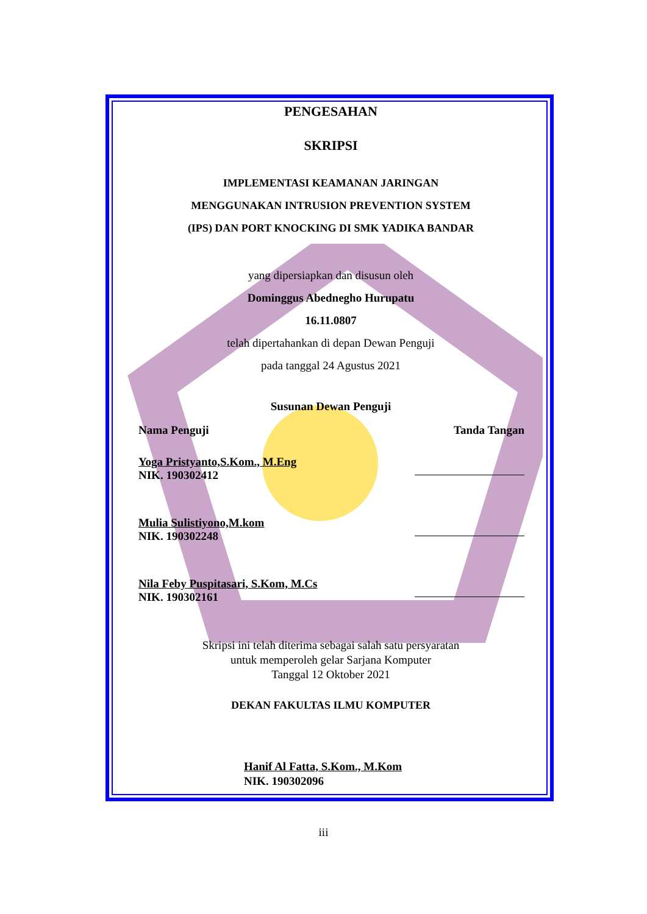PENGESAHAN
SKRIPSI
IMPLEMENTASI KEAMANAN JARINGAN
MENGGUNAKAN INTRUSION PREVENTION SYSTEM
(IPS) DAN PORT KNOCKING DI SMK YADIKA BANDAR
yang dipersiapkan dan disusun oleh
Dominggus Abednegho Hurupatu
16.11.0807
telah dipertahankan di depan Dewan Penguji
pada tanggal 24 Agustus 2021
Susunan Dewan Penguji
Nama Penguji Tanda Tangan
Yoga Pristyanto,S.Kom., M.Eng
NIK. 190302412
Mulia Sulistiyono,M.kom
NIK. 190302248
Nila Feby Puspitasari, S.Kom, M.Cs
NIK. 190302161
Skripsi ini telah diterima sebagai salah satu persyaratan
untuk memperoleh gelar Sarjana Komputer
Tanggal 12 Oktober 2021
DEKAN FAKULTAS ILMU KOMPUTER
Hanif Al Fatta, S.Kom., M.Kom
NIK. 190302096
iii